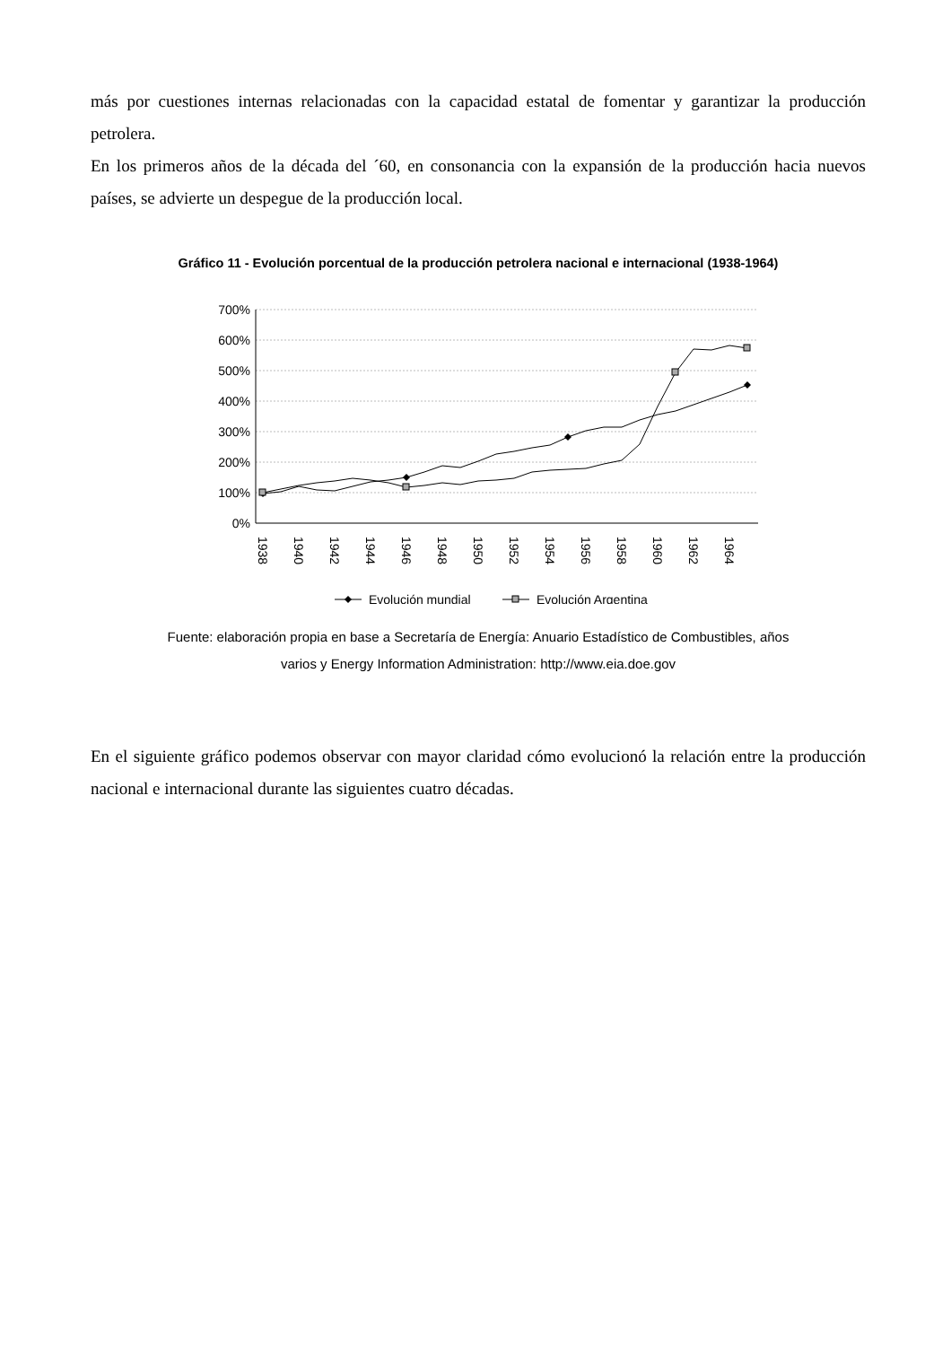más por cuestiones internas relacionadas con la capacidad estatal de fomentar y garantizar la producción petrolera.
En los primeros años de la década del ´60, en consonancia con la expansión de la producción hacia nuevos países, se advierte un despegue de la producción local.
Gráfico 11 - Evolución porcentual de la producción petrolera nacional e internacional (1938-1964)
700%
600%
500%
400%
300%
200%
100%
0%
1938
1940
1942
1944
1946
1948
1950
1952
1954
1956
1958
1960
1962
1964
Evolución mundial
Evolución Argentina
Fuente: elaboración propia en base a Secretaría de Energía: Anuario Estadístico de Combustibles, años
varios y Energy Information Administration: http://www.eia.doe.gov
En el siguiente gráfico podemos observar con mayor claridad cómo evolucionó la relación entre la producción nacional e internacional durante las siguientes cuatro décadas.